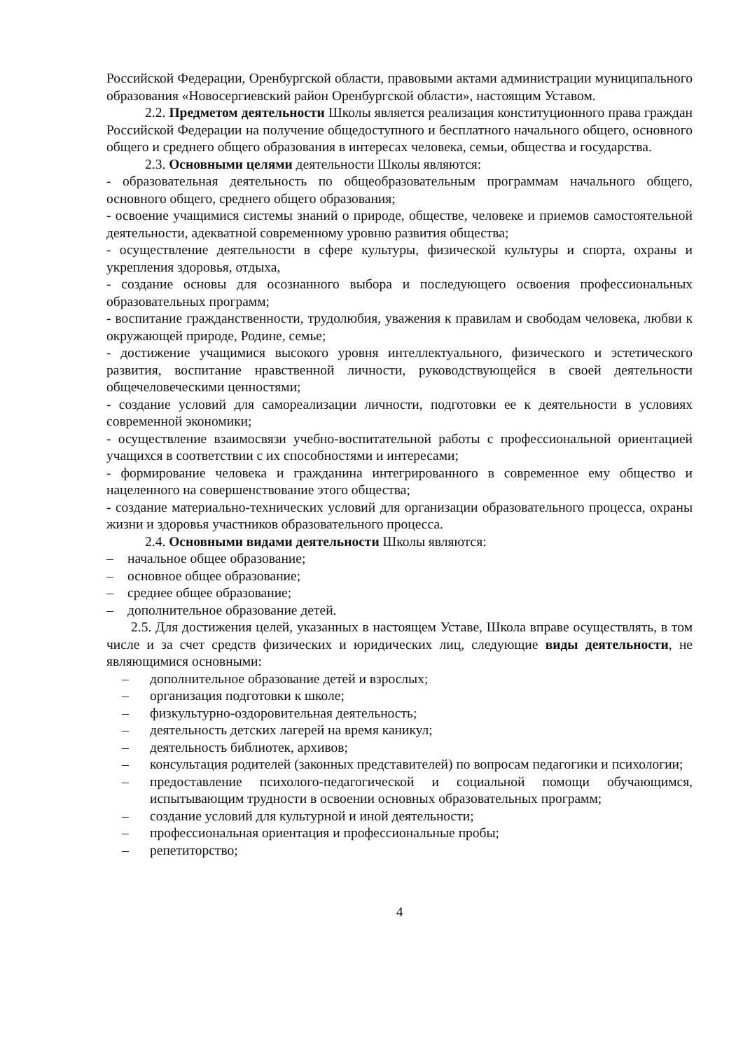Российской Федерации, Оренбургской области, правовыми актами администрации муниципального образования «Новосергиевский район Оренбургской области», настоящим Уставом.
2.2. Предметом деятельности Школы является реализация конституционного права граждан Российской Федерации на получение общедоступного и бесплатного начального общего, основного общего и среднего общего образования в интересах человека, семьи, общества и государства.
2.3. Основными целями деятельности Школы являются:
- образовательная деятельность по общеобразовательным программам начального общего, основного общего, среднего общего образования;
- освоение учащимися системы знаний о природе, обществе, человеке и приемов самостоятельной деятельности, адекватной современному уровню развития общества;
- осуществление деятельности в сфере культуры, физической культуры и спорта, охраны и укрепления здоровья, отдыха,
- создание основы для осознанного выбора и последующего освоения профессиональных образовательных программ;
- воспитание гражданственности, трудолюбия, уважения к правилам и свободам человека, любви к окружающей природе, Родине, семье;
- достижение учащимися высокого уровня интеллектуального, физического и эстетического развития, воспитание нравственной личности, руководствующейся в своей деятельности общечеловеческими ценностями;
- создание условий для самореализации личности, подготовки ее к деятельности в условиях современной экономики;
- осуществление взаимосвязи учебно-воспитательной работы с профессиональной ориентацией учащихся в соответствии с их способностями и интересами;
- формирование человека и гражданина интегрированного в современное ему общество и нацеленного на совершенствование этого общества;
- создание материально-технических условий для организации образовательного процесса, охраны жизни и здоровья участников образовательного процесса.
2.4. Основными видами деятельности Школы являются:
– начальное общее образование;
– основное общее образование;
– среднее общее образование;
– дополнительное образование детей.
2.5. Для достижения целей, указанных в настоящем Уставе, Школа вправе осуществлять, в том числе и за счет средств физических и юридических лиц, следующие виды деятельности, не являющимися основными:
– дополнительное образование детей и взрослых;
– организация подготовки к школе;
– физкультурно-оздоровительная деятельность;
– деятельность детских лагерей на время каникул;
– деятельность библиотек, архивов;
– консультация родителей (законных представителей) по вопросам педагогики и психологии;
– предоставление психолого-педагогической и социальной помощи обучающимся, испытывающим трудности в освоении основных образовательных программ;
– создание условий для культурной и иной деятельности;
– профессиональная ориентация и профессиональные пробы;
– репетиторство;
4